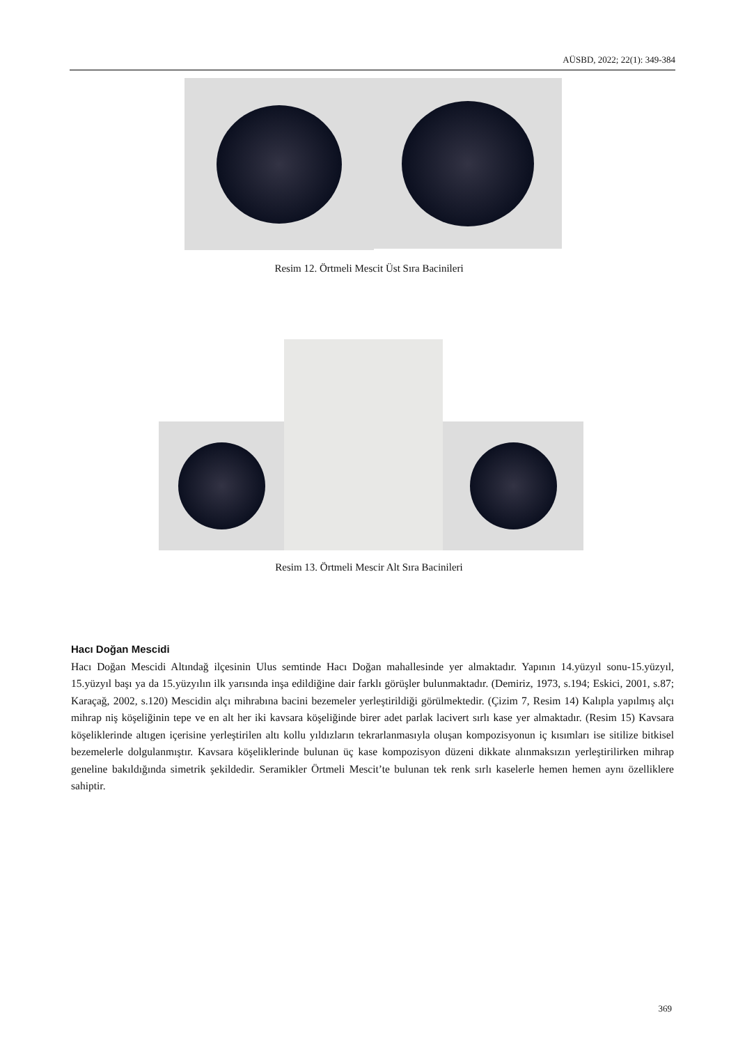AÜSBD, 2022; 22(1): 349-384
Resim 12. Örtmeli Mescit Üst Sıra Bacinileri
Resim 13. Örtmeli Mescir Alt Sıra Bacinileri
Hacı Doğan Mescidi
Hacı Doğan Mescidi Altındağ ilçesinin Ulus semtinde Hacı Doğan mahallesinde yer almaktadır. Yapının 14.yüzyıl sonu-15.yüzyıl, 15.yüzyıl başı ya da 15.yüzyılın ilk yarısında inşa edildiğine dair farklı görüşler bulunmaktadır. (Demiriz, 1973, s.194; Eskici, 2001, s.87; Karaçağ, 2002, s.120) Mescidin alçı mihrabına bacini bezemeler yerleştirildiği görülmektedir. (Çizim 7, Resim 14) Kalıpla yapılmış alçı mihrap niş köşeliğinin tepe ve en alt her iki kavsara köşeliğinde birer adet parlak lacivert sırlı kase yer almaktadır. (Resim 15) Kavsara köşeliklerinde altıgen içerisine yerleştirilen altı kollu yıldızların tekrarlanmasıyla oluşan kompozisyonun iç kısımları ise sitilize bitkisel bezemelerle dolgulanmıştır. Kavsara köşeliklerinde bulunan üç kase kompozisyon düzeni dikkate alınmaksızın yerleştirilirken mihrap geneline bakıldığında simetrik şekildedir. Seramikler Örtmeli Mescit’te bulunan tek renk sırlı kaselerle hemen hemen aynı özelliklere sahiptir.
369